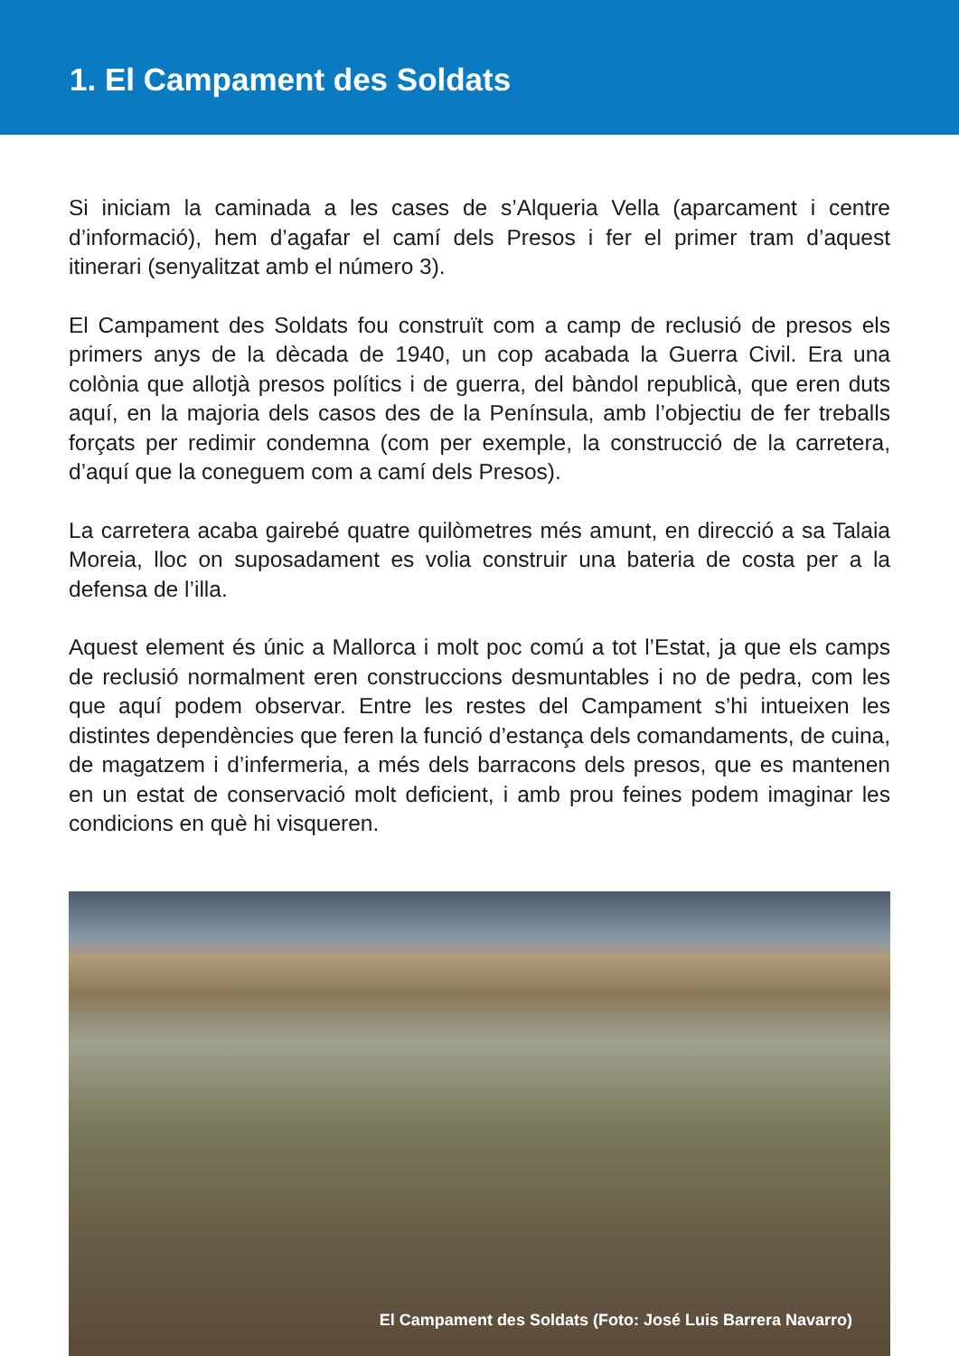1. El Campament des Soldats
Si iniciam la caminada a les cases de s’Alqueria Vella (aparcament i centre d’informació), hem d’agafar el camí dels Presos i fer el primer tram d’aquest itinerari (senyalitzat amb el número 3).
El Campament des Soldats fou construït com a camp de reclusió de presos els primers anys de la dècada de 1940, un cop acabada la Guerra Civil. Era una colònia que allotjà presos polítics i de guerra, del bàndol republicà, que eren duts aquí, en la majoria dels casos des de la Península, amb l’objectiu de fer treballs forçats per redimir condemna (com per exemple, la construcció de la carretera, d’aquí que la coneguem com a camí dels Presos).
La carretera acaba gairebé quatre quilòmetres més amunt, en direcció a sa Talaia Moreia, lloc on suposadament es volia construir una bateria de costa per a la defensa de l’illa.
Aquest element és únic a Mallorca i molt poc comú a tot l’Estat, ja que els camps de reclusió normalment eren construccions desmuntables i no de pedra, com les que aquí podem observar. Entre les restes del Campament s’hi intueixen les distintes dependències que feren la funció d’estança dels comandaments, de cuina, de magatzem i d’infermeria, a més dels barracons dels presos, que es mantenen en un estat de conservació molt deficient, i amb prou feines podem imaginar les condicions en què hi visqueren.
El Campament des Soldats (Foto: José Luis Barrera Navarro)